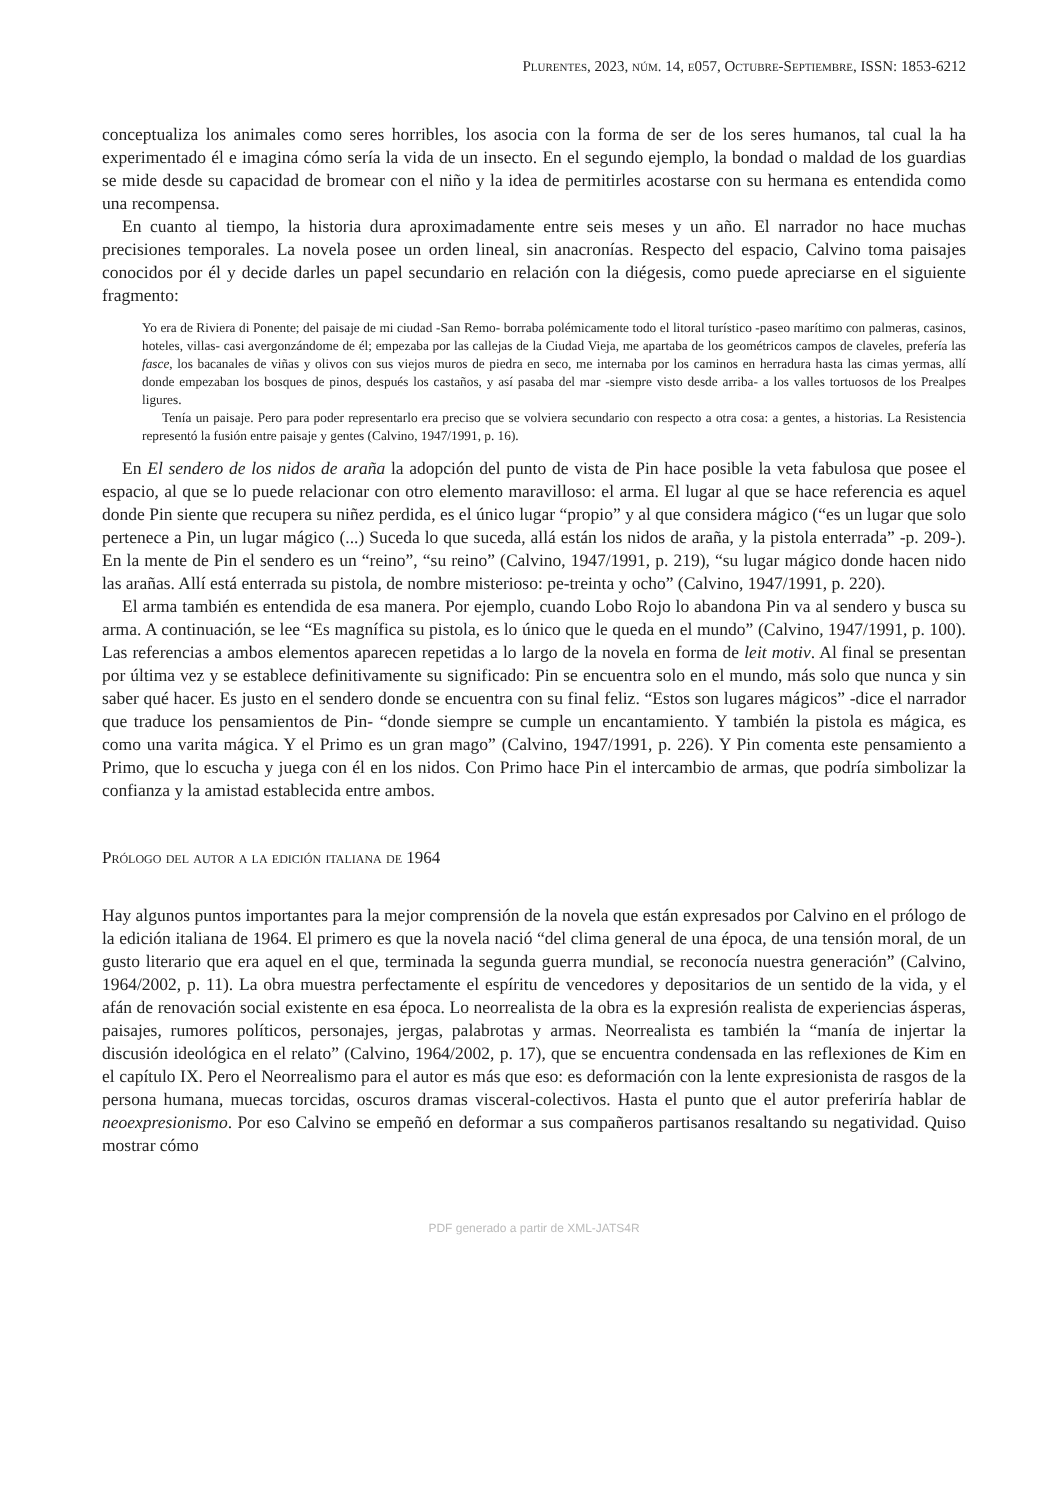Plurentes, 2023, núm. 14, e057, Octubre-Septiembre, ISSN: 1853-6212
conceptualiza los animales como seres horribles, los asocia con la forma de ser de los seres humanos, tal cual la ha experimentado él e imagina cómo sería la vida de un insecto. En el segundo ejemplo, la bondad o maldad de los guardias se mide desde su capacidad de bromear con el niño y la idea de permitirles acostarse con su hermana es entendida como una recompensa.
En cuanto al tiempo, la historia dura aproximadamente entre seis meses y un año. El narrador no hace muchas precisiones temporales. La novela posee un orden lineal, sin anacronías. Respecto del espacio, Calvino toma paisajes conocidos por él y decide darles un papel secundario en relación con la diégesis, como puede apreciarse en el siguiente fragmento:
Yo era de Riviera di Ponente; del paisaje de mi ciudad -San Remo- borraba polémicamente todo el litoral turístico -paseo marítimo con palmeras, casinos, hoteles, villas- casi avergonzándome de él; empezaba por las callejas de la Ciudad Vieja, me apartaba de los geométricos campos de claveles, prefería las fasce, los bacanales de viñas y olivos con sus viejos muros de piedra en seco, me internaba por los caminos en herradura hasta las cimas yermas, allí donde empezaban los bosques de pinos, después los castaños, y así pasaba del mar -siempre visto desde arriba- a los valles tortuosos de los Prealpes ligures.
Tenía un paisaje. Pero para poder representarlo era preciso que se volviera secundario con respecto a otra cosa: a gentes, a historias. La Resistencia representó la fusión entre paisaje y gentes (Calvino, 1947/1991, p. 16).
En El sendero de los nidos de araña la adopción del punto de vista de Pin hace posible la veta fabulosa que posee el espacio, al que se lo puede relacionar con otro elemento maravilloso: el arma. El lugar al que se hace referencia es aquel donde Pin siente que recupera su niñez perdida, es el único lugar “propio” y al que considera mágico (“es un lugar que solo pertenece a Pin, un lugar mágico (...) Suceda lo que suceda, allá están los nidos de araña, y la pistola enterrada” -p. 209-). En la mente de Pin el sendero es un “reino”, “su reino” (Calvino, 1947/1991, p. 219), “su lugar mágico donde hacen nido las arañas. Allí está enterrada su pistola, de nombre misterioso: pe-treinta y ocho” (Calvino, 1947/1991, p. 220).
El arma también es entendida de esa manera. Por ejemplo, cuando Lobo Rojo lo abandona Pin va al sendero y busca su arma. A continuación, se lee “Es magnífica su pistola, es lo único que le queda en el mundo” (Calvino, 1947/1991, p. 100). Las referencias a ambos elementos aparecen repetidas a lo largo de la novela en forma de leit motiv. Al final se presentan por última vez y se establece definitivamente su significado: Pin se encuentra solo en el mundo, más solo que nunca y sin saber qué hacer. Es justo en el sendero donde se encuentra con su final feliz. “Estos son lugares mágicos” -dice el narrador que traduce los pensamientos de Pin- “donde siempre se cumple un encantamiento. Y también la pistola es mágica, es como una varita mágica. Y el Primo es un gran mago” (Calvino, 1947/1991, p. 226). Y Pin comenta este pensamiento a Primo, que lo escucha y juega con él en los nidos. Con Primo hace Pin el intercambio de armas, que podría simbolizar la confianza y la amistad establecida entre ambos.
Prólogo del autor a la edición italiana de 1964
Hay algunos puntos importantes para la mejor comprensión de la novela que están expresados por Calvino en el prólogo de la edición italiana de 1964. El primero es que la novela nació “del clima general de una época, de una tensión moral, de un gusto literario que era aquel en el que, terminada la segunda guerra mundial, se reconocía nuestra generación” (Calvino, 1964/2002, p. 11). La obra muestra perfectamente el espíritu de vencedores y depositarios de un sentido de la vida, y el afán de renovación social existente en esa época. Lo neorrealista de la obra es la expresión realista de experiencias ásperas, paisajes, rumores políticos, personajes, jergas, palabrotas y armas. Neorrealista es también la “manía de injertar la discusión ideológica en el relato” (Calvino, 1964/2002, p. 17), que se encuentra condensada en las reflexiones de Kim en el capítulo IX. Pero el Neorrealismo para el autor es más que eso: es deformación con la lente expresionista de rasgos de la persona humana, muecas torcidas, oscuros dramas visceral-colectivos. Hasta el punto que el autor preferiría hablar de neoexpresionismo. Por eso Calvino se empeñó en deformar a sus compañeros partisanos resaltando su negatividad. Quiso mostrar cómo
PDF generado a partir de XML-JATS4R